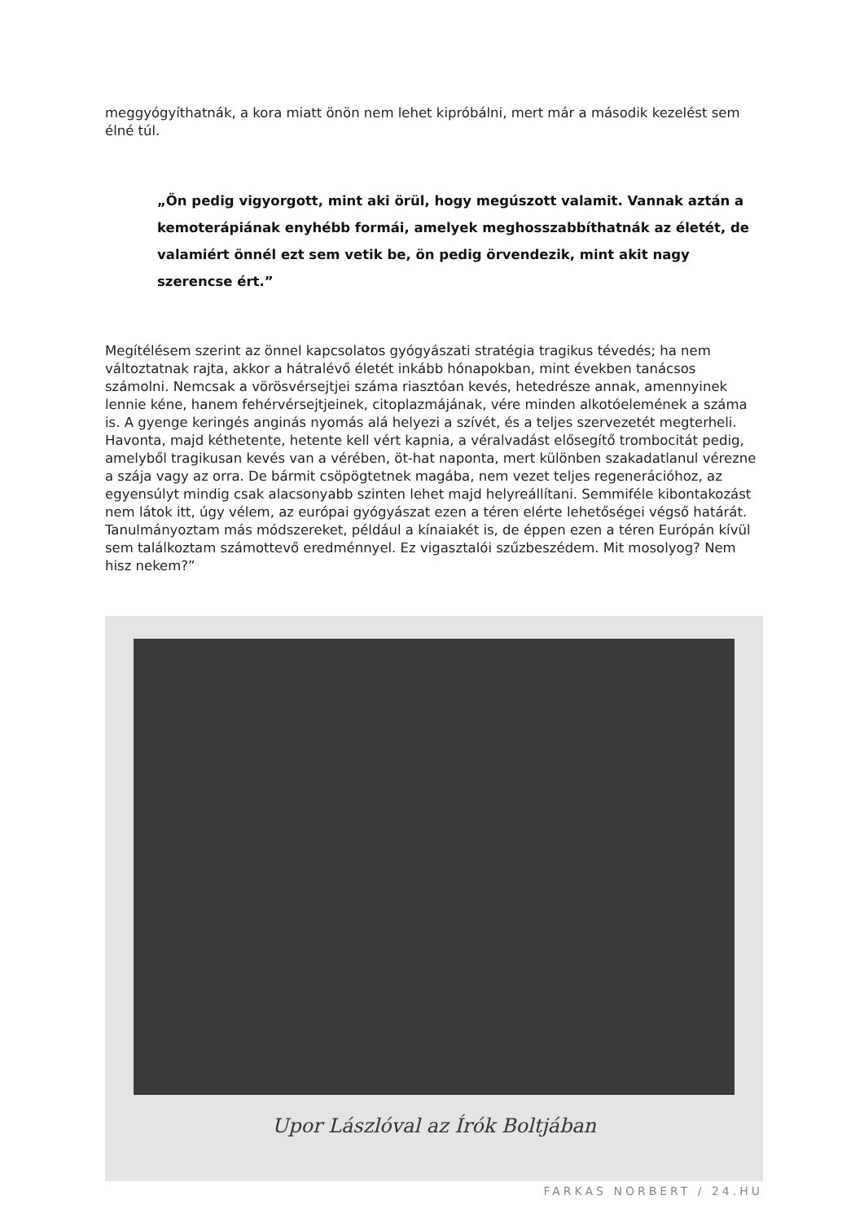meggyógyíthatnák, a kora miatt önön nem lehet kipróbálni, mert már a második kezelést sem élné túl.
„Ön pedig vigyorgott, mint aki örül, hogy megúszott valamit. Vannak aztán a kemoterápiának enyhébb formái, amelyek meghosszabbíthatnák az életét, de valamiért önnél ezt sem vetik be, ön pedig örvendezik, mint akit nagy szerencse ért.”
Megítélésem szerint az önnel kapcsolatos gyógyászati stratégia tragikus tévedés; ha nem változtatnak rajta, akkor a hátralévő életét inkább hónapokban, mint években tanácsos számolni. Nemcsak a vörösvérsejtjei száma riasztóan kevés, hetedrésze annak, amennyinek lennie kéne, hanem fehérvérsejtjeinek, citoplazmájának, vére minden alkotóelemének a száma is. A gyenge keringés anginás nyomás alá helyezi a szívét, és a teljes szervezetét megterheli. Havonta, majd kéthetente, hetente kell vért kapnia, a véralvadást elősegítő trombocitát pedig, amelyből tragikusan kevés van a vérében, öt-hat naponta, mert különben szakadatlanul vérezne a szája vagy az orra. De bármit csöpögtetnek magába, nem vezet teljes regenerációhoz, az egyensúlyt mindig csak alacsonyabb szinten lehet majd helyreállítani. Semmiféle kibontakozást nem látok itt, úgy vélem, az európai gyógyászat ezen a téren elérte lehetőségei végső határát. Tanulmányoztam más módszereket, például a kínaiakét is, de éppen ezen a téren Európán kívül sem találkoztam számottevő eredménnyel. Ez vigasztalói szűzbeszédem. Mit mosolyog? Nem hisz nekem?”
Upor Lászlóval az Írók Boltjában
FARKAS NORBERT / 24.HU